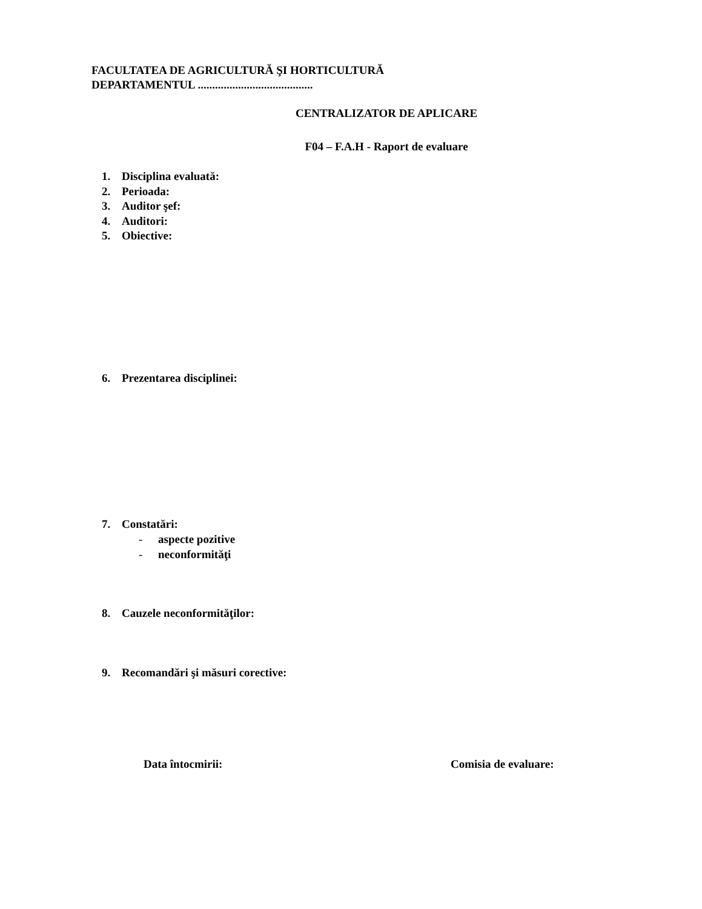FACULTATEA DE AGRICULTURĂ ŞI HORTICULTURĂ
DEPARTAMENTUL ........................................
CENTRALIZATOR DE APLICARE
F04 – F.A.H - Raport de evaluare
1. Disciplina evaluată:
2. Perioada:
3. Auditor şef:
4. Auditori:
5. Obiective:
6. Prezentarea disciplinei:
7. Constatări:
- aspecte pozitive
- neconformităţi
8. Cauzele neconformităţilor:
9. Recomandări şi măsuri corective:
Data întocmirii: Comisia de evaluare: